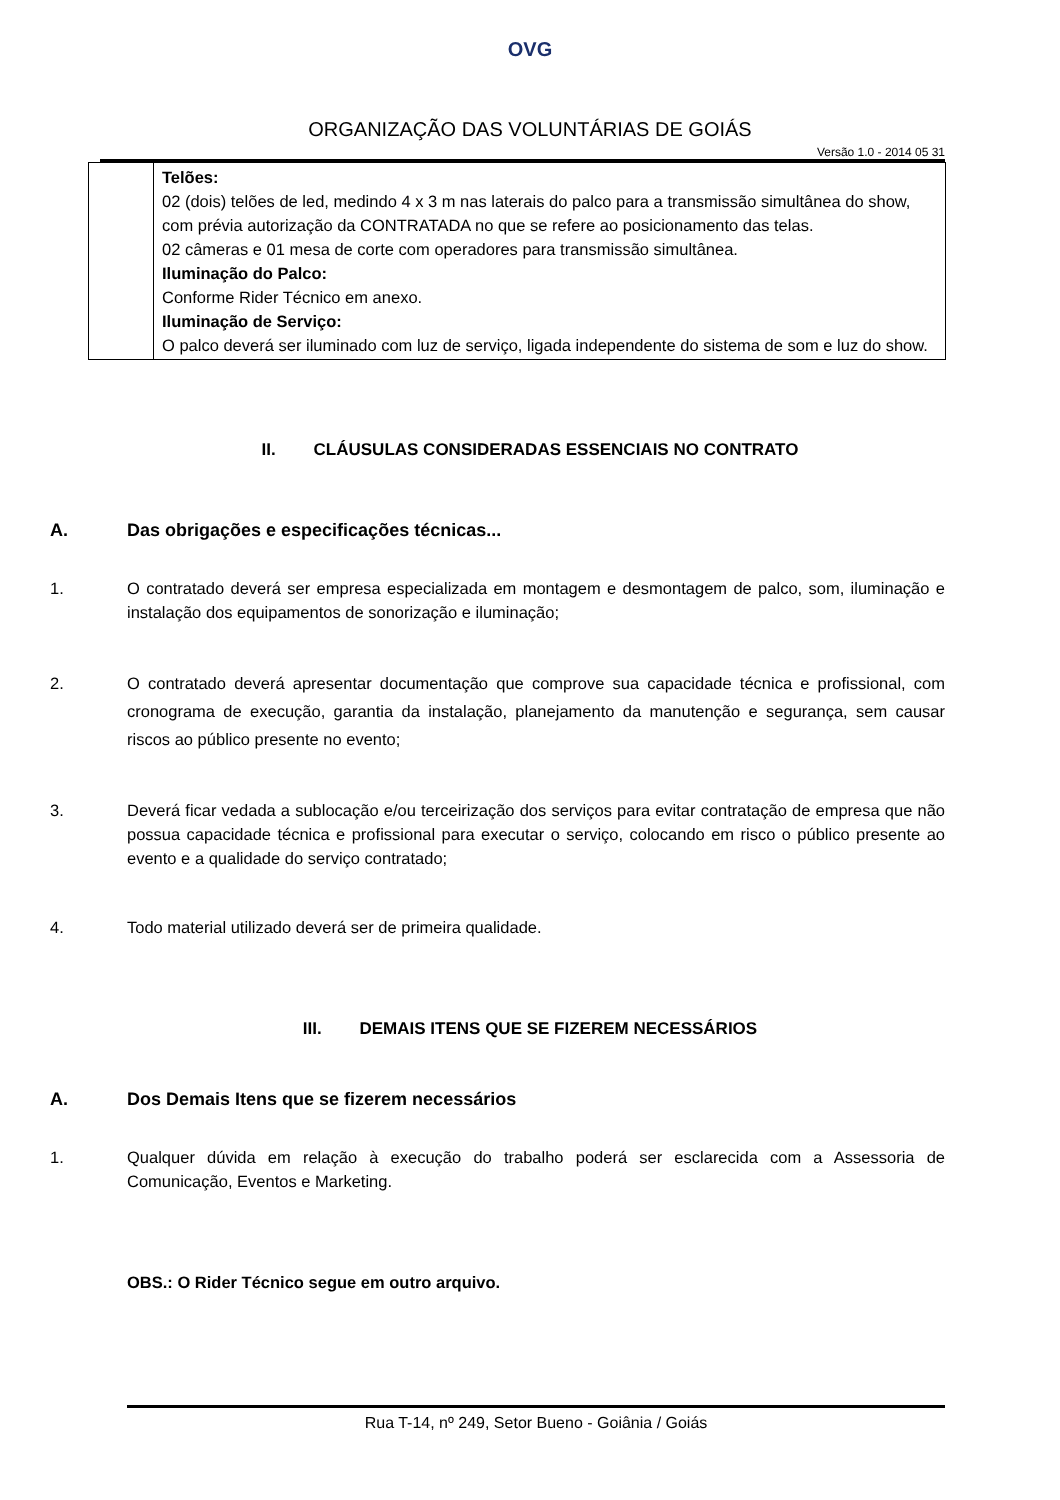OVG
ORGANIZAÇÃO DAS VOLUNTÁRIAS DE GOIÁS
Versão 1.0 - 2014 05 31
| | Telões: 02 (dois) telões de led, medindo 4 x 3 m nas laterais do palco para a transmissão simultânea do show, com prévia autorização da CONTRATADA no que se refere ao posicionamento das telas. 02 câmeras e 01 mesa de corte com operadores para transmissão simultânea. Iluminação do Palco: Conforme Rider Técnico em anexo. Iluminação de Serviço: O palco deverá ser iluminado com luz de serviço, ligada independente do sistema de som e luz do show. |
II. CLÁUSULAS CONSIDERADAS ESSENCIAIS NO CONTRATO
A. Das obrigações e especificações técnicas...
1. O contratado deverá ser empresa especializada em montagem e desmontagem de palco, som, iluminação e instalação dos equipamentos de sonorização e iluminação;
2. O contratado deverá apresentar documentação que comprove sua capacidade técnica e profissional, com cronograma de execução, garantia da instalação, planejamento da manutenção e segurança, sem causar riscos ao público presente no evento;
3. Deverá ficar vedada a sublocação e/ou terceirização dos serviços para evitar contratação de empresa que não possua capacidade técnica e profissional para executar o serviço, colocando em risco o público presente ao evento e a qualidade do serviço contratado;
4. Todo material utilizado deverá ser de primeira qualidade.
III. DEMAIS ITENS QUE SE FIZEREM NECESSÁRIOS
A. Dos Demais Itens que se fizerem necessários
1. Qualquer dúvida em relação à execução do trabalho poderá ser esclarecida com a Assessoria de Comunicação, Eventos e Marketing.
OBS.: O Rider Técnico segue em outro arquivo.
Rua T-14, nº 249, Setor Bueno - Goiânia / Goiás